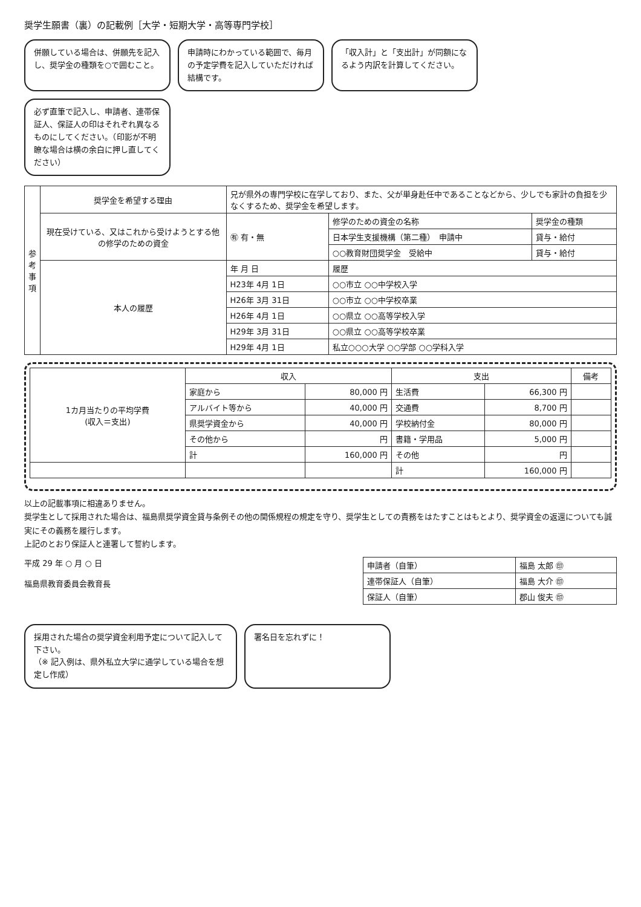奨学生願書（裏）の記載例［大学・短期大学・高等専門学校］
併願している場合は、併願先を記入し、奨学金の種類を○で囲むこと。
申請時にわかっている範囲で、毎月の予定学費を記入していただければ結構です。
「収入計」と「支出計」が同額になるよう内訳を計算してください。
必ず直筆で記入し、申請者、連帯保証人、保証人の印はそれぞれ異なるものにしてください。（印影が不明瞭な場合は横の余白に押し直してください）
| 参 考 事 項 | 奨学金を希望する理由 | 兄が県外の専門学校に在学しており、また、父が単身赴任中であることなどから、少しでも家計の負担を少なくするため、奨学金を希望します。 | | |
| | 現在受けている、又はこれから受けようとする他の修学のための資金 | ㊒ 有・無 | 修学のための資金の名称 | 奨学金の種類 |
| | | | 日本学生支援機構（第二種） 申請中 | 貸与・給付 |
| | | | ○○教育財団奨学金 受給中 | 貸与・給付 |
| | 本人の履歴 | 年 月 日 | 履歴 | |
| | | H23年 4月 1日 | ○○市立 ○○中学校入学 | |
| | | H26年 3月 31日 | ○○市立 ○○中学校卒業 | |
| | | H26年 4月 1日 | ○○県立 ○○高等学校入学 | |
| | | H29年 3月 31日 | ○○県立 ○○高等学校卒業 | |
| | | H29年 4月 1日 | 私立○○○大学 ○○学部 ○○学科入学 | |
| 1カ月当たりの平均学費 (収入＝支出) | 収入 | | 支出 | | 備考 |
| --- | --- | --- | --- | --- | --- |
| | 家庭から | 80,000 円 | 生活費 | 66,300 円 | |
| | アルバイト等から | 40,000 円 | 交通費 | 8,700 円 | |
| | 県奨学資金から | 40,000 円 | 学校納付金 | 80,000 円 | |
| | その他から | 円 | 書籍・学用品 | 5,000 円 | |
| | 計 | 160,000 円 | その他 | 円 | |
| | | | 計 | 160,000 円 | |
以上の記載事項に相違ありません。
奨学生として採用された場合は、福島県奨学資金貸与条例その他の関係規程の規定を守り、奨学生としての責務をはたすことはもとより、奨学資金の返還についても誠実にその義務を履行します。
上記のとおり保証人と連署して誓約します。
平成 29 年 ○ 月 ○ 日
福島県教育委員会教育長
| 申請者（自筆） | 福島 太郎 ㊞ |
| 連帯保証人（自筆） | 福島 大介 ㊞ |
| 保証人（自筆） | 郡山 俊夫 ㊞ |
採用された場合の奨学資金利用予定について記入して下さい。
（※ 記入例は、県外私立大学に通学している場合を想定し作成）
署名日を忘れずに！